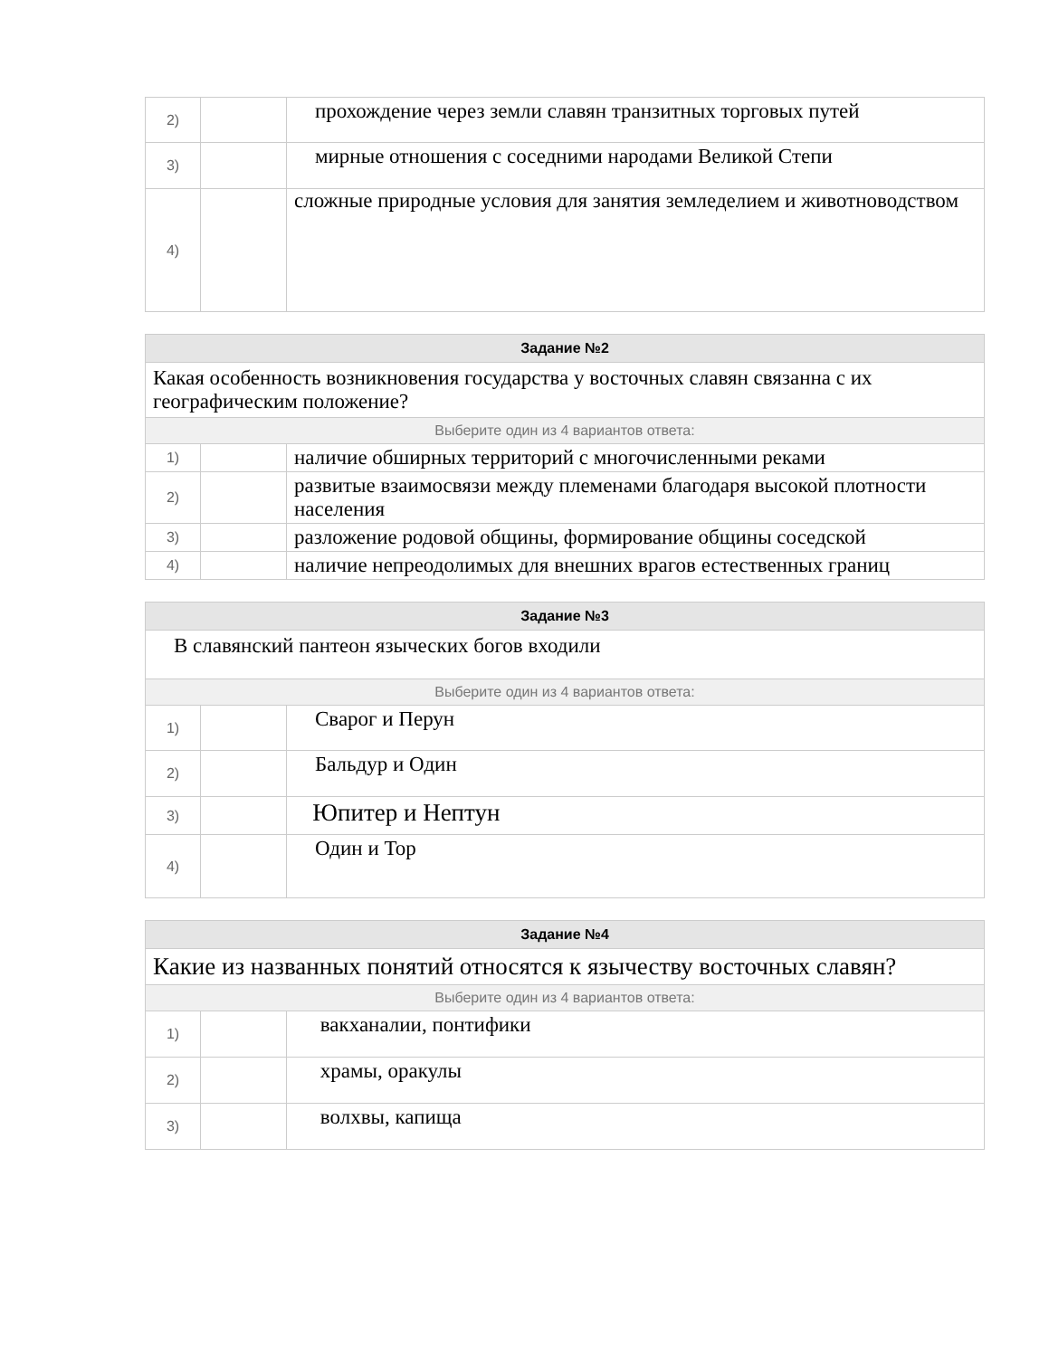| 2) | | прохождение через земли славян транзитных торговых путей |
| 3) | | мирные отношения с соседними народами Великой Степи |
| 4) | | сложные природные условия для занятия земледелием и животноводством |
| Задание №2 | | |
| --- | --- | --- |
| Какая особенность возникновения государства у восточных славян связанна с их географическим положение? | | |
| Выберите один из 4 вариантов ответа: | | |
| 1) | | наличие обширных территорий с многочисленными реками |
| 2) | | развитые взаимосвязи между племенами благодаря высокой плотности населения |
| 3) | | разложение родовой общины, формирование общины соседской |
| 4) | | наличие непреодолимых для внешних врагов естественных границ |
| Задание №3 | | |
| --- | --- | --- |
| В славянский пантеон языческих богов входили | | |
| Выберите один из 4 вариантов ответа: | | |
| 1) | | Сварог и Перун |
| 2) | | Бальдур и Один |
| 3) | | Юпитер и Нептун |
| 4) | | Один и Тор |
| Задание №4 | | |
| --- | --- | --- |
| Какие из названных понятий относятся к язычеству восточных славян? | | |
| Выберите один из 4 вариантов ответа: | | |
| 1) | | вакханалии, понтифики |
| 2) | | храмы, оракулы |
| 3) | | волхвы, капища |